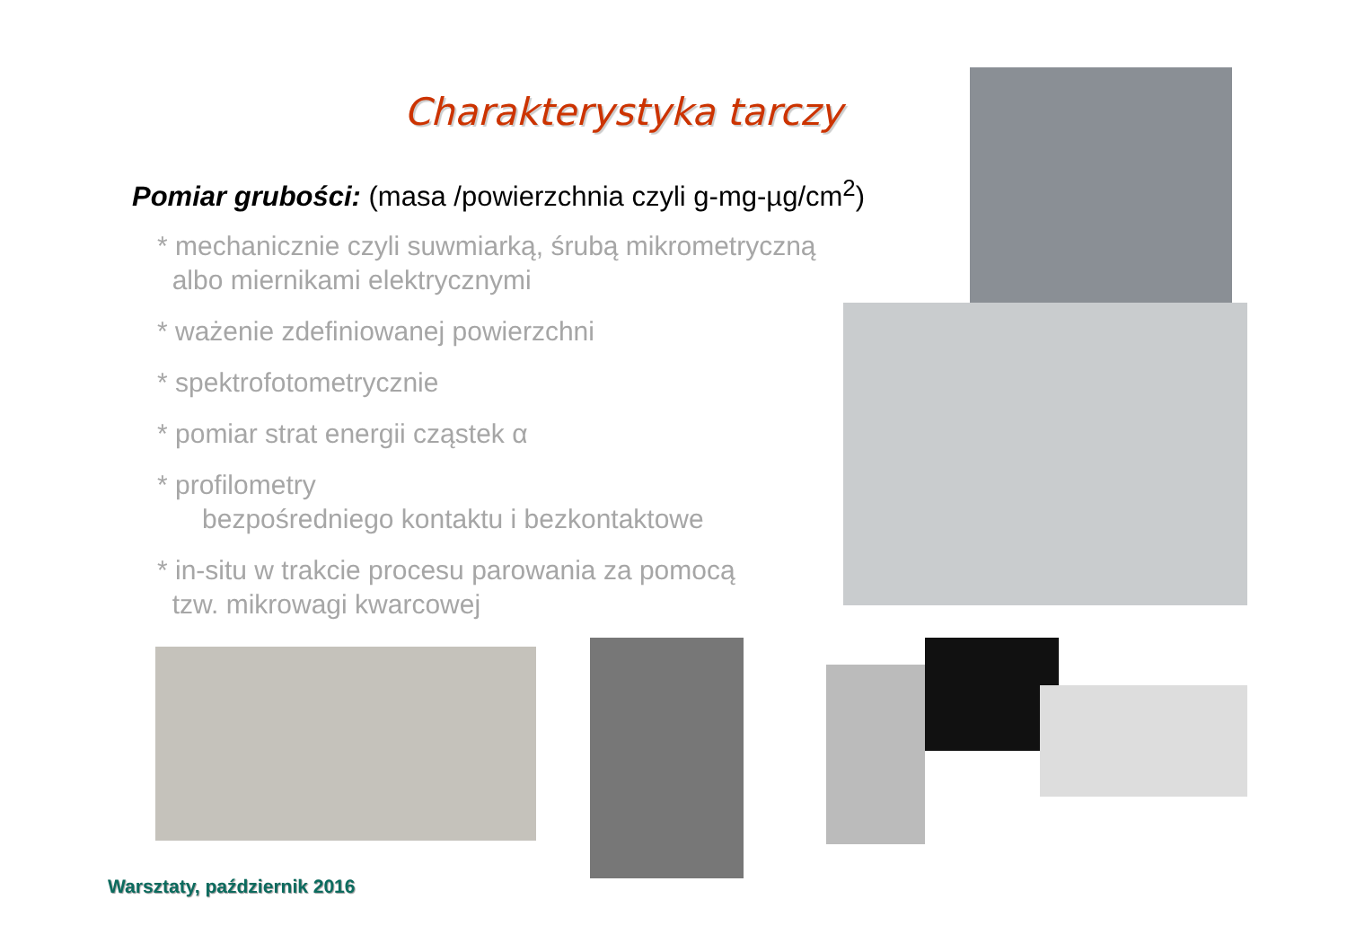Charakterystyka tarczy
Pomiar grubości: (masa /powierzchnia czyli g-mg-µg/cm<sup>2</sup>)
* mechanicznie czyli suwmiarką, śrubą mikrometryczną
albo miernikami elektrycznymi
* ważenie zdefiniowanej powierzchni
* spektrofotometrycznie
* pomiar strat energii cząstek α
* profilometry
bezpośredniego kontaktu i bezkontaktowe
* in-situ w trakcie procesu parowania za pomocą
tzw. mikrowagi kwarcowej
Warsztaty, październik 2016